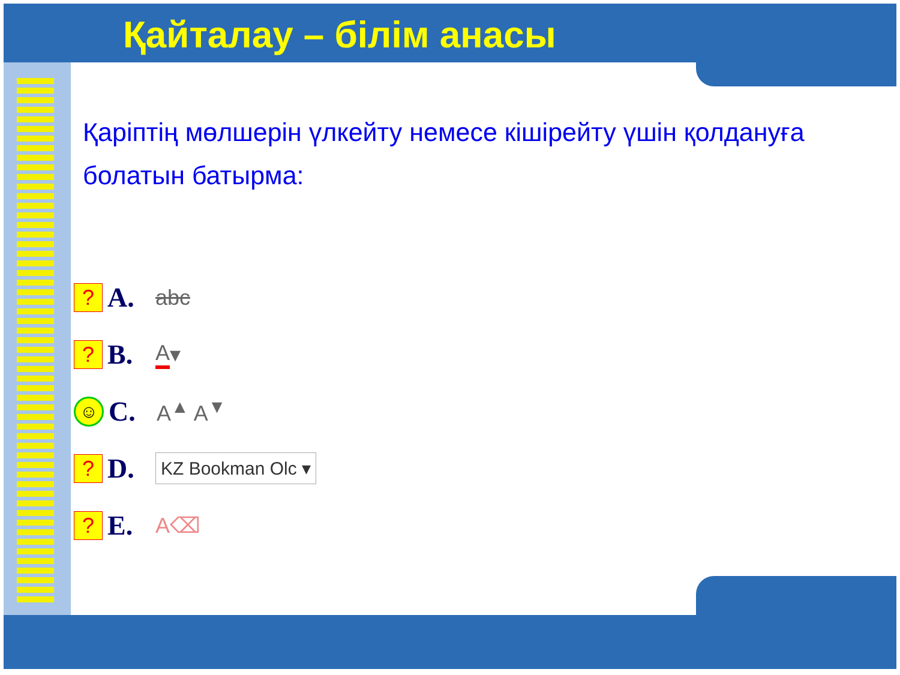Қайталау – білім анасы
Қаріптің мөлшерін үлкейту немесе кішірейту үшін қолдануға болатын батырма:
?
A.
abc
?
B.
A ▾
☺
C.
A<sup>▲</sup> A<sup>▼</sup>
?
D.
KZ Bookman Olc ▾
?
E.
A⌫